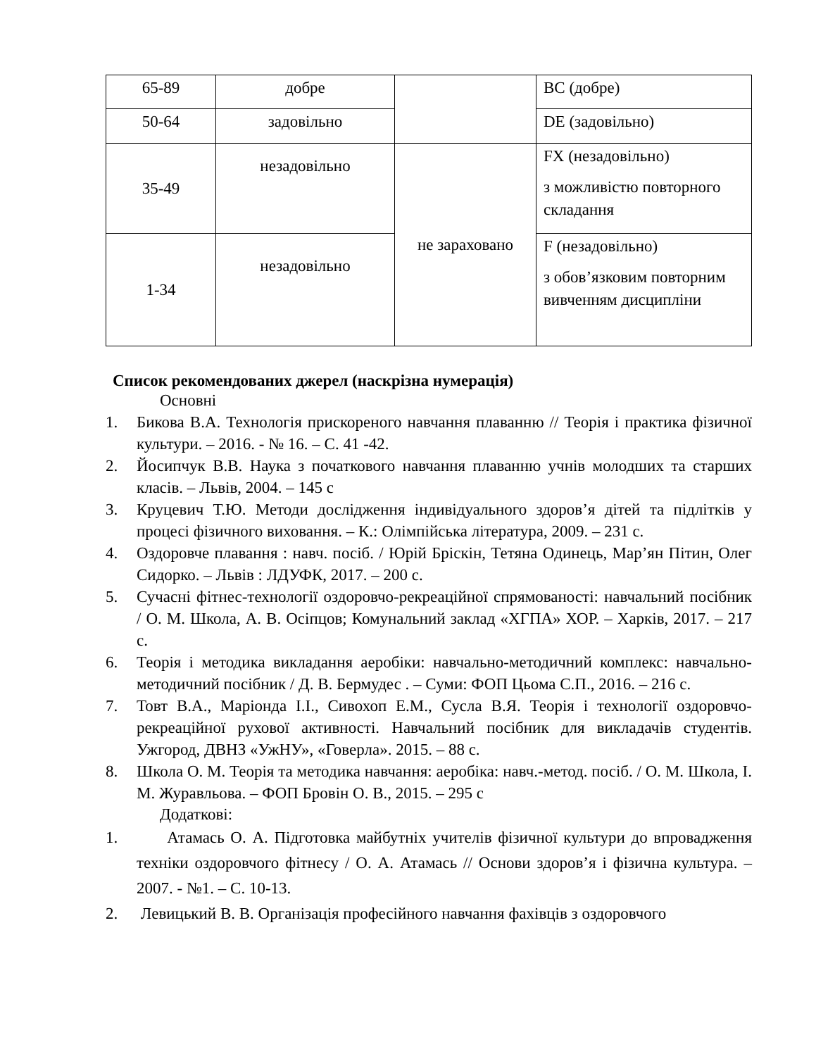| 65-89 | добре | | BC (добре) |
| 50-64 | задовільно | | DE (задовільно) |
| 35-49 | незадовільно | не зараховано | FX (незадовільно) з можливістю повторного складання |
| 1-34 | незадовільно | | F (незадовільно) з обов’язковим повторним вивченням дисципліни |
Список рекомендованих джерел (наскрізна нумерація)
Основні
1. Бикова В.А. Технологія прискореного навчання плаванню // Теорія і практика фізичної культури. – 2016. - № 16. – С. 41 -42.
2. Йосипчук В.В. Наука з початкового навчання плаванню учнів молодших та старших класів. – Львів, 2004. – 145 с
3. Круцевич Т.Ю. Методи дослідження індивідуального здоров’я дітей та підлітків у процесі фізичного виховання. – К.: Олімпійська література, 2009. – 231 с.
4. Оздоровче плавання : навч. посіб. / Юрій Бріскін, Тетяна Одинець, Мар’ян Пітин, Олег Сидорко. – Львів : ЛДУФК, 2017. – 200 с.
5. Сучасні фітнес-технології оздоровчо-рекреаційної спрямованості: навчальний посібник / О. М. Школа, А. В. Осіпцов; Комунальний заклад «ХГПА» ХОР. – Харків, 2017. – 217 с.
6. Теорія і методика викладання аеробіки: навчально-методичний комплекс: навчально-методичний посібник / Д. В. Бермудес . – Суми: ФОП Цьома С.П., 2016. – 216 с.
7. Товт В.А., Маріонда І.І., Сивохоп Е.М., Сусла В.Я. Теорія і технології оздоровчо-рекреаційної рухової активності. Навчальний посібник для викладачів студентів. Ужгород, ДВНЗ «УжНУ», «Говерла». 2015. – 88 с.
8. Школа О. М. Теорія та методика навчання: аеробіка: навч.-метод. посіб. / О. М. Школа, І. М. Журавльова. – ФОП Бровін О. В., 2015. – 295 с
Додаткові:
1. Атамась О. А. Підготовка майбутніх учителів фізичної культури до впровадження техніки оздоровчого фітнесу / О. А. Атамась // Основи здоров’я і фізична культура. – 2007. - №1. – С. 10-13.
2. Левицький В. В. Організація професійного навчання фахівців з оздоровчого